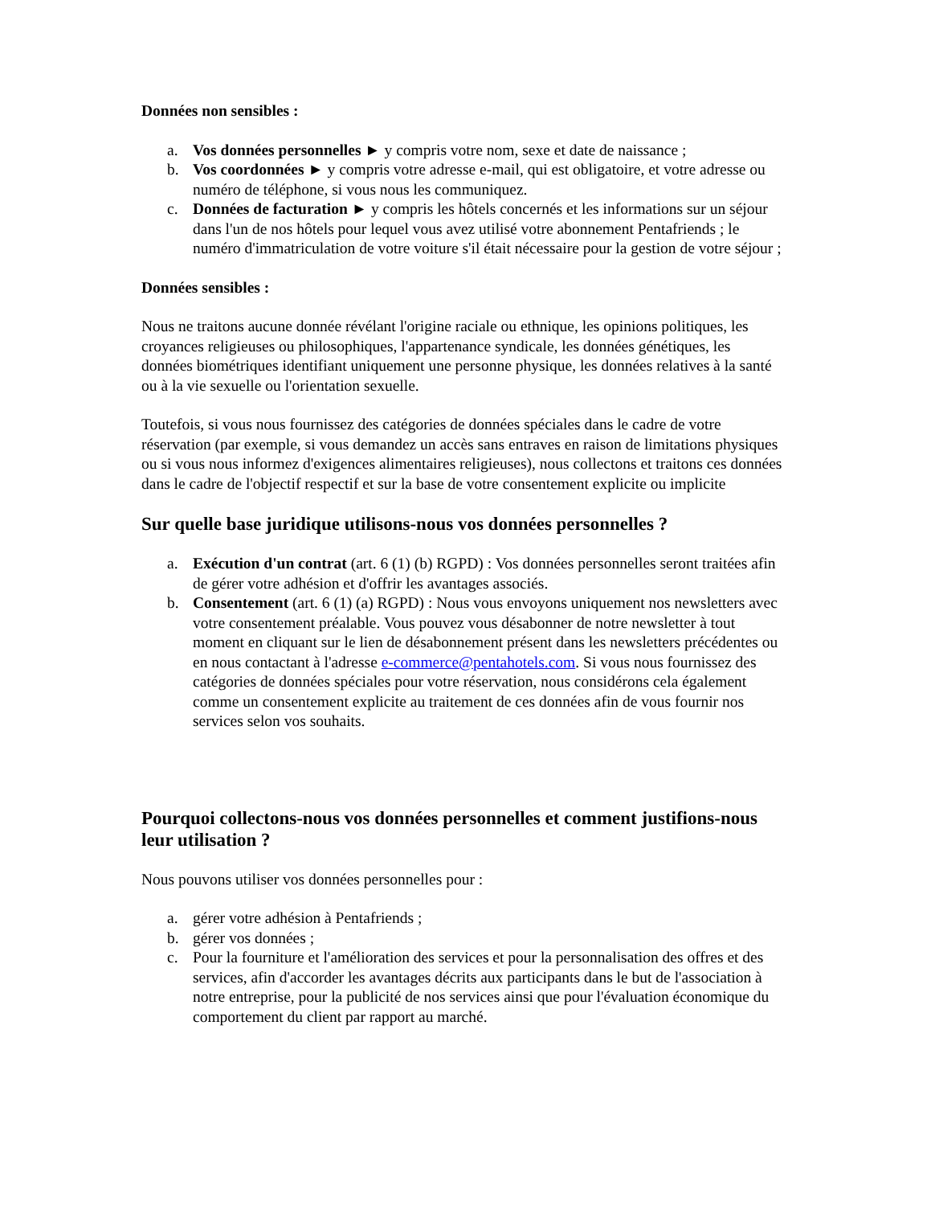Données non sensibles :
a. Vos données personnelles ► y compris votre nom, sexe et date de naissance ;
b. Vos coordonnées ► y compris votre adresse e-mail, qui est obligatoire, et votre adresse ou numéro de téléphone, si vous nous les communiquez.
c. Données de facturation ► y compris les hôtels concernés et les informations sur un séjour dans l'un de nos hôtels pour lequel vous avez utilisé votre abonnement Pentafriends ; le numéro d'immatriculation de votre voiture s'il était nécessaire pour la gestion de votre séjour ;
Données sensibles :
Nous ne traitons aucune donnée révélant l'origine raciale ou ethnique, les opinions politiques, les croyances religieuses ou philosophiques, l'appartenance syndicale, les données génétiques, les données biométriques identifiant uniquement une personne physique, les données relatives à la santé ou à la vie sexuelle ou l'orientation sexuelle.
Toutefois, si vous nous fournissez des catégories de données spéciales dans le cadre de votre réservation (par exemple, si vous demandez un accès sans entraves en raison de limitations physiques ou si vous nous informez d'exigences alimentaires religieuses), nous collectons et traitons ces données dans le cadre de l'objectif respectif et sur la base de votre consentement explicite ou implicite
Sur quelle base juridique utilisons-nous vos données personnelles ?
a. Exécution d'un contrat (art. 6 (1) (b) RGPD) : Vos données personnelles seront traitées afin de gérer votre adhésion et d'offrir les avantages associés.
b. Consentement (art. 6 (1) (a) RGPD) : Nous vous envoyons uniquement nos newsletters avec votre consentement préalable. Vous pouvez vous désabonner de notre newsletter à tout moment en cliquant sur le lien de désabonnement présent dans les newsletters précédentes ou en nous contactant à l'adresse e-commerce@pentahotels.com. Si vous nous fournissez des catégories de données spéciales pour votre réservation, nous considérons cela également comme un consentement explicite au traitement de ces données afin de vous fournir nos services selon vos souhaits.
Pourquoi collectons-nous vos données personnelles et comment justifions-nous leur utilisation ?
Nous pouvons utiliser vos données personnelles pour :
a. gérer votre adhésion à Pentafriends ;
b. gérer vos données ;
c. Pour la fourniture et l'amélioration des services et pour la personnalisation des offres et des services, afin d'accorder les avantages décrits aux participants dans le but de l'association à notre entreprise, pour la publicité de nos services ainsi que pour l'évaluation économique du comportement du client par rapport au marché.